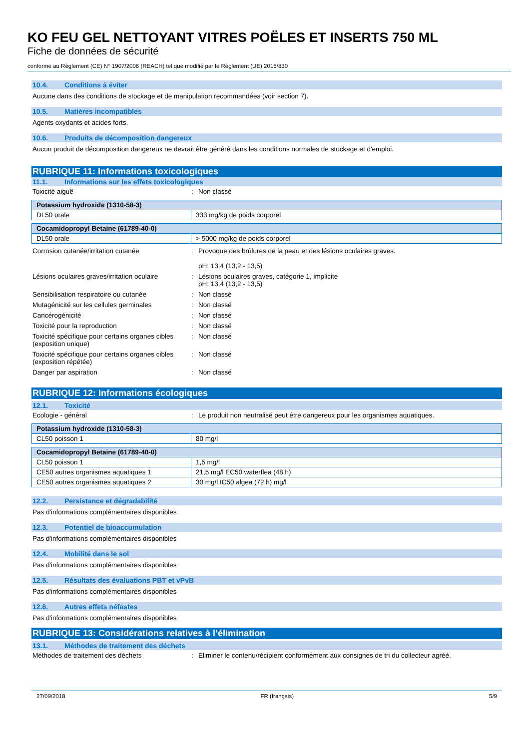KO FEU GEL NETTOYANT VITRES POËLES ET INSERTS 750 ML
Fiche de données de sécurité
conforme au Règlement (CE) N° 1907/2006 (REACH) tel que modifié par le Règlement (UE) 2015/830
10.4. Conditions à éviter
Aucune dans des conditions de stockage et de manipulation recommandées (voir section 7).
10.5. Matières incompatibles
Agents oxydants et acides forts.
10.6. Produits de décomposition dangereux
Aucun produit de décomposition dangereux ne devrait être généré dans les conditions normales de stockage et d'emploi.
RUBRIQUE 11: Informations toxicologiques
11.1. Informations sur les effets toxicologiques
Toxicité aiguë : Non classé
| Potassium hydroxide (1310-58-3) | |
| --- | --- |
| DL50 orale | 333 mg/kg de poids corporel |
| Cocamidopropyl Betaine (61789-40-0) | |
| --- | --- |
| DL50 orale | > 5000 mg/kg de poids corporel |
Corrosion cutanée/irritation cutanée : Provoque des brûlures de la peau et des lésions oculaires graves.
pH: 13,4 (13,2 - 13,5)
Lésions oculaires graves/irritation oculaire
: Lésions oculaires graves, catégorie 1, implicite
pH: 13,4 (13,2 - 13,5)
Sensibilisation respiratoire ou cutanée : Non classé
Mutagénicité sur les cellules germinales
: Non classé
Cancérogénicité : Non classé
Toxicité pour la reproduction : Non classé
Toxicité spécifique pour certains organes cibles (exposition unique)
: Non classé
Toxicité spécifique pour certains organes cibles (exposition répétée)
: Non classé
Danger par aspiration : Non classé
RUBRIQUE 12: Informations écologiques
12.1. Toxicité
Ecologie - général : Le produit non neutralisé peut être dangereux pour les organismes aquatiques.
| Potassium hydroxide (1310-58-3) | |
| --- | --- |
| CL50 poisson 1 | 80 mg/l |
| Cocamidopropyl Betaine (61789-40-0) | |
| --- | --- |
| CL50 poisson 1 | 1,5 mg/l |
| CE50 autres organismes aquatiques 1 | 21,5 mg/l EC50 waterflea (48 h) |
| CE50 autres organismes aquatiques 2 | 30 mg/l IC50 algea (72 h) mg/l |
12.2. Persistance et dégradabilité
Pas d'informations complémentaires disponibles
12.3. Potentiel de bioaccumulation
Pas d'informations complémentaires disponibles
12.4. Mobilité dans le sol
Pas d'informations complémentaires disponibles
12.5. Résultats des évaluations PBT et vPvB
Pas d'informations complémentaires disponibles
12.6. Autres effets néfastes
Pas d'informations complémentaires disponibles
RUBRIQUE 13: Considérations relatives à l’élimination
13.1. Méthodes de traitement des déchets
Méthodes de traitement des déchets : Eliminer le contenu/récipient conformément aux consignes de tri du collecteur agréé.
27/09/2018 FR (français) 5/9